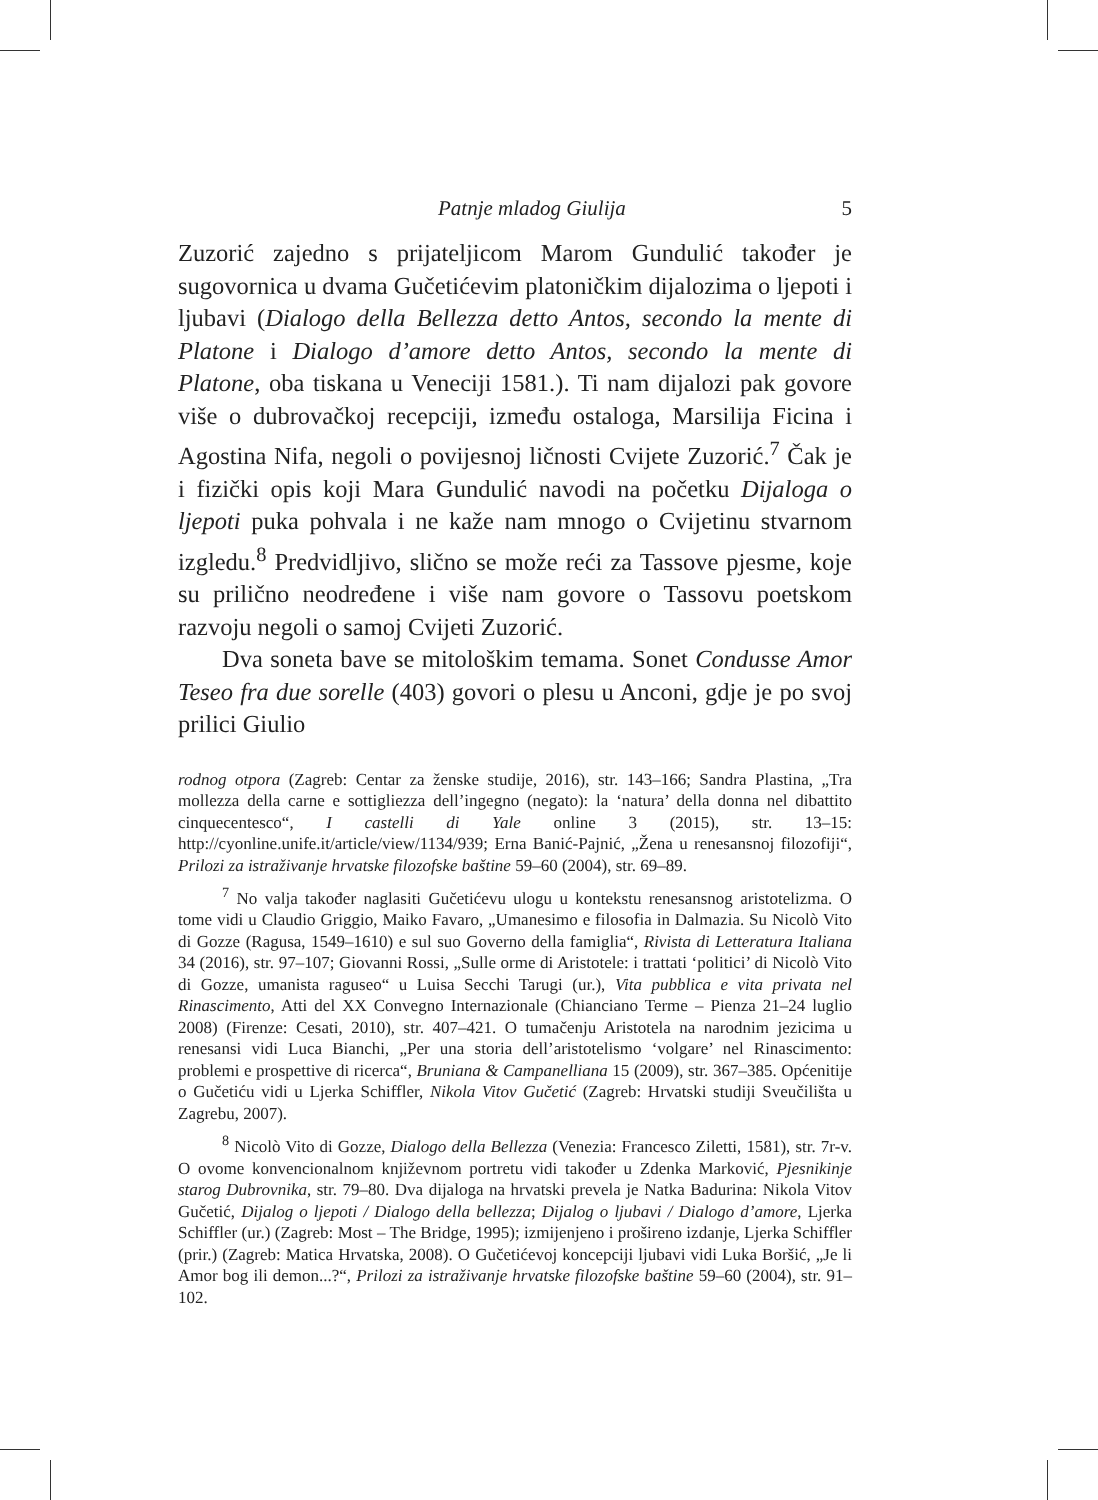Patnje mladog Giulija 5
Zuzorić zajedno s prijateljicom Marom Gundulić također je sugovornica u dvama Gučetićevim platoničkim dijalozima o ljepoti i ljubavi (Dialogo della Bellezza detto Antos, secondo la mente di Platone i Dialogo d’amore detto Antos, secondo la mente di Platone, oba tiskana u Veneciji 1581.). Ti nam dijalozi pak govore više o dubrovačkoj recepciji, između ostaloga, Marsilija Ficina i Agostina Nifa, negoli o povijesnoj ličnosti Cvijete Zuzorić.<sup>7</sup> Čak je i fizički opis koji Mara Gundulić navodi na početku Dijaloga o ljepoti puka pohvala i ne kaže nam mnogo o Cvijetinu stvarnom izgledu.<sup>8</sup> Predvidljivo, slično se može reći za Tassove pjesme, koje su prilično neodređene i više nam govore o Tassovu poetskom razvoju negoli o samoj Cvijeti Zuzorić.
Dva soneta bave se mitološkim temama. Sonet Condusse Amor Teseo fra due sorelle (403) govori o plesu u Anconi, gdje je po svoj prilici Giulio
rodnog otpora (Zagreb: Centar za ženske studije, 2016), str. 143–166; Sandra Plastina, „Tra mollezza della carne e sottigliezza dell’ingegno (negato): la ‘natura’ della donna nel dibattito cinquecentesco“, I castelli di Yale online 3 (2015), str. 13–15: http://cyonline.unife.it/article/view/1134/939; Erna Banić-Pajnić, „Žena u renesansnoj filozofiji“, Prilozi za istraživanje hrvatske filozofske baštine 59–60 (2004), str. 69–89.
<sup>7</sup> No valja također naglasiti Gučetićevu ulogu u kontekstu renesansnog aristotelizma. O tome vidi u Claudio Griggio, Maiko Favaro, „Umanesimo e filosofia in Dalmazia. Su Nicolò Vito di Gozze (Ragusa, 1549–1610) e sul suo Governo della famiglia“, Rivista di Letteratura Italiana 34 (2016), str. 97–107; Giovanni Rossi, „Sulle orme di Aristotele: i trattati ‘politici’ di Nicolò Vito di Gozze, umanista raguseo“ u Luisa Secchi Tarugi (ur.), Vita pubblica e vita privata nel Rinascimento, Atti del XX Convegno Internazionale (Chianciano Terme – Pienza 21–24 luglio 2008) (Firenze: Cesati, 2010), str. 407–421. O tumačenju Aristotela na narodnim jezicima u renesansi vidi Luca Bianchi, „Per una storia dell’aristotelismo ‘volgare’ nel Rinascimento: problemi e prospettive di ricerca“, Bruniana & Campanelliana 15 (2009), str. 367–385. Općenitije o Gučetiću vidi u Ljerka Schiffler, Nikola Vitov Gučetić (Zagreb: Hrvatski studiji Sveučilišta u Zagrebu, 2007).
<sup>8</sup> Nicolò Vito di Gozze, Dialogo della Bellezza (Venezia: Francesco Ziletti, 1581), str. 7r-v. O ovome konvencionalnom književnom portretu vidi također u Zdenka Marković, Pjesnikinje starog Dubrovnika, str. 79–80. Dva dijaloga na hrvatski prevela je Natka Badurina: Nikola Vitov Gučetić, Dijalog o ljepoti / Dialogo della bellezza; Dijalog o ljubavi / Dialogo d’amore, Ljerka Schiffler (ur.) (Zagreb: Most – The Bridge, 1995); izmijenjeno i prošireno izdanje, Ljerka Schiffler (prir.) (Zagreb: Matica Hrvatska, 2008). O Gučetićevoj koncepciji ljubavi vidi Luka Boršić, „Je li Amor bog ili demon...?“, Prilozi za istraživanje hrvatske filozofske baštine 59–60 (2004), str. 91–102.